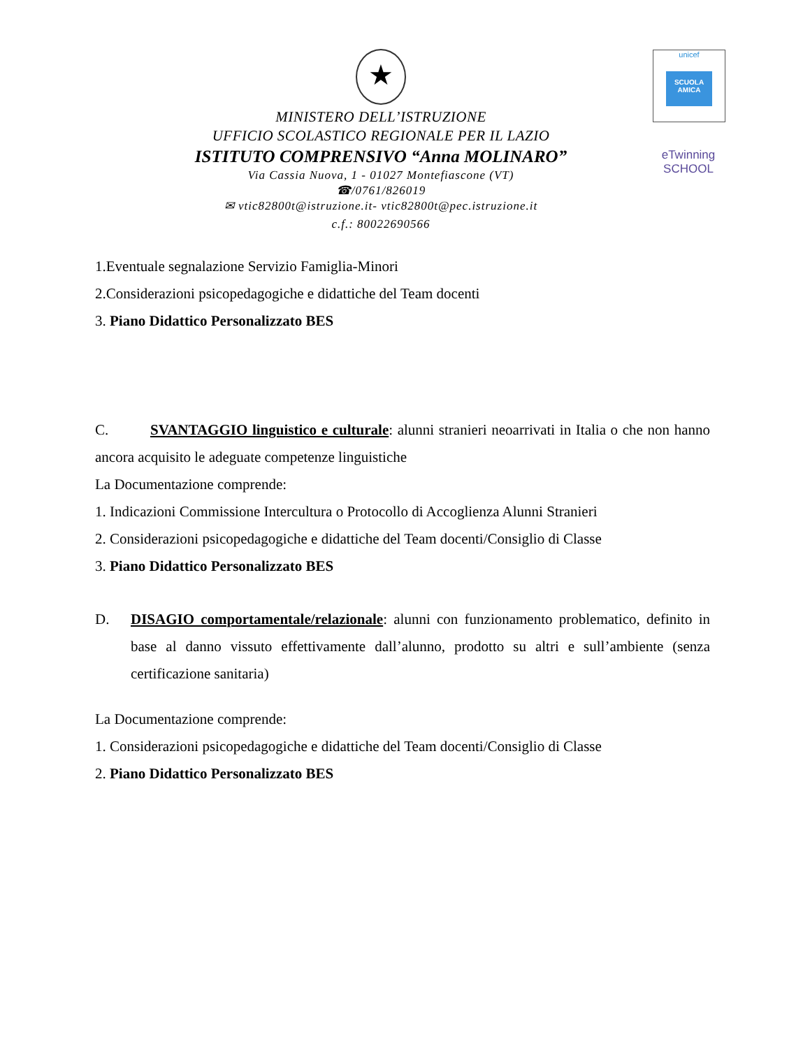★
MINISTERO DELL’ISTRUZIONE
UFFICIO SCOLASTICO REGIONALE PER IL LAZIO
ISTITUTO COMPRENSIVO “Anna MOLINARO”
Via Cassia Nuova, 1 - 01027 Montefiascone (VT)
☎/0761/826019
✉ vtic82800t@istruzione.it- vtic82800t@pec.istruzione.it
c.f.: 80022690566
unicef
SCUOLA AMICA
eTwinning
SCHOOL
1.Eventuale segnalazione Servizio Famiglia-Minori
2.Considerazioni psicopedagogiche e didattiche del Team docenti
3. Piano Didattico Personalizzato BES
C. SVANTAGGIO linguistico e culturale: alunni stranieri neoarrivati in Italia o che non hanno ancora acquisito le adeguate competenze linguistiche
La Documentazione comprende:
1. Indicazioni Commissione Intercultura o Protocollo di Accoglienza Alunni Stranieri
2. Considerazioni psicopedagogiche e didattiche del Team docenti/Consiglio di Classe
3. Piano Didattico Personalizzato BES
D. DISAGIO comportamentale/relazionale: alunni con funzionamento problematico, definito in base al danno vissuto effettivamente dall’alunno, prodotto su altri e sull’ambiente (senza certificazione sanitaria)
La Documentazione comprende:
1. Considerazioni psicopedagogiche e didattiche del Team docenti/Consiglio di Classe
2. Piano Didattico Personalizzato BES